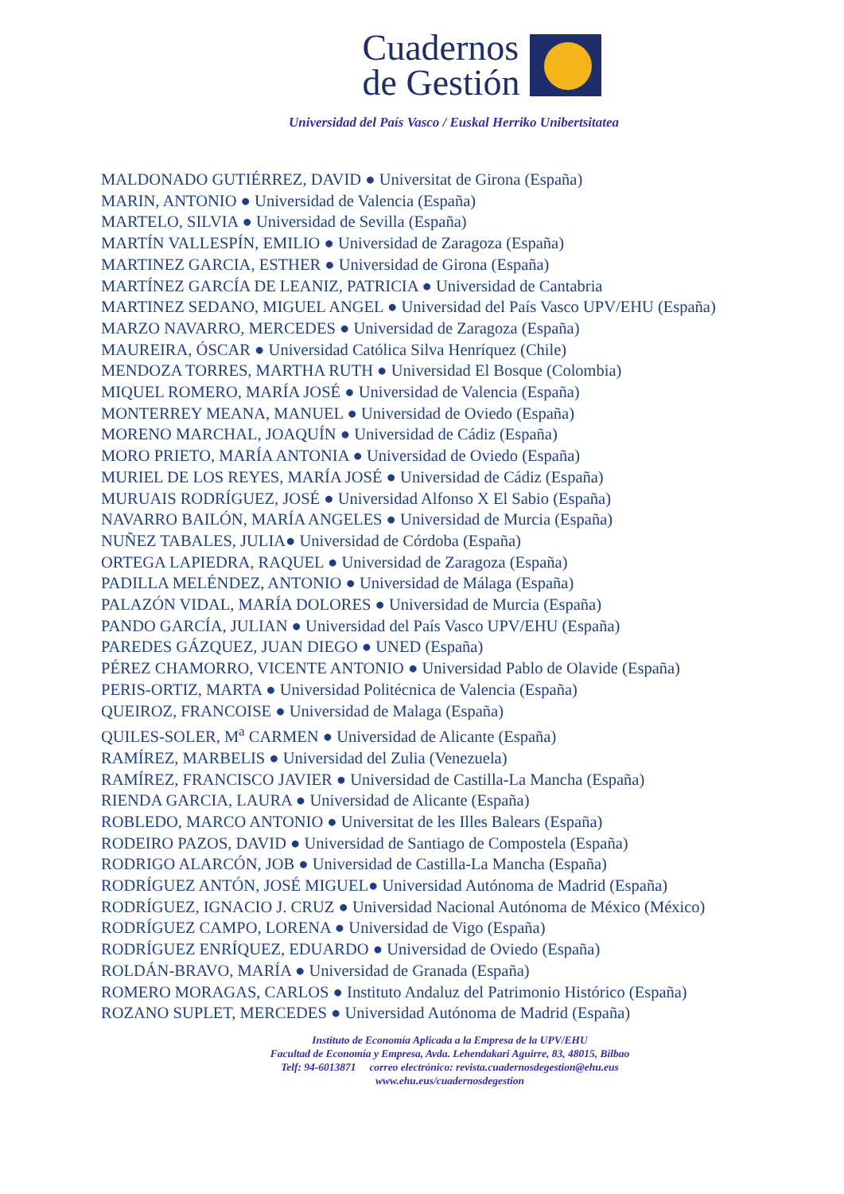Cuadernos de Gestión
Universidad del País Vasco / Euskal Herriko Unibertsitatea
MALDONADO GUTIÉRREZ, DAVID ● Universitat de Girona (España)
MARIN, ANTONIO ● Universidad de Valencia (España)
MARTELO, SILVIA ● Universidad de Sevilla (España)
MARTÍN VALLESPÍN, EMILIO ● Universidad de Zaragoza (España)
MARTINEZ GARCIA, ESTHER ● Universidad de Girona (España)
MARTÍNEZ GARCÍA DE LEANIZ, PATRICIA ● Universidad de Cantabria
MARTINEZ SEDANO, MIGUEL ANGEL ● Universidad del País Vasco UPV/EHU (España)
MARZO NAVARRO, MERCEDES ● Universidad de Zaragoza (España)
MAUREIRA, ÓSCAR ● Universidad Católica Silva Henríquez (Chile)
MENDOZA TORRES, MARTHA RUTH ● Universidad El Bosque (Colombia)
MIQUEL ROMERO, MARÍA JOSÉ ● Universidad de Valencia (España)
MONTERREY MEANA, MANUEL ● Universidad de Oviedo (España)
MORENO MARCHAL, JOAQUÍN ● Universidad de Cádiz (España)
MORO PRIETO, MARÍA ANTONIA ● Universidad de Oviedo (España)
MURIEL DE LOS REYES, MARÍA JOSÉ ● Universidad de Cádiz (España)
MURUAIS RODRÍGUEZ, JOSÉ ● Universidad Alfonso X El Sabio (España)
NAVARRO BAILÓN, MARÍA ANGELES ● Universidad de Murcia (España)
NUÑEZ TABALES, JULIA● Universidad de Córdoba (España)
ORTEGA LAPIEDRA, RAQUEL ● Universidad de Zaragoza (España)
PADILLA MELÉNDEZ, ANTONIO ● Universidad de Málaga (España)
PALAZÓN VIDAL, MARÍA DOLORES ● Universidad de Murcia (España)
PANDO GARCÍA, JULIAN ● Universidad del País Vasco UPV/EHU (España)
PAREDES GÁZQUEZ, JUAN DIEGO ● UNED (España)
PÉREZ CHAMORRO, VICENTE ANTONIO ● Universidad Pablo de Olavide (España)
PERIS-ORTIZ, MARTA ● Universidad Politécnica de Valencia (España)
QUEIROZ, FRANCOISE ● Universidad de Malaga (España)
QUILES-SOLER, M<sup>a</sup> CARMEN ● Universidad de Alicante (España)
RAMÍREZ, MARBELIS ● Universidad del Zulia (Venezuela)
RAMÍREZ, FRANCISCO JAVIER ● Universidad de Castilla-La Mancha (España)
RIENDA GARCIA, LAURA ● Universidad de Alicante (España)
ROBLEDO, MARCO ANTONIO ● Universitat de les Illes Balears (España)
RODEIRO PAZOS, DAVID ● Universidad de Santiago de Compostela (España)
RODRIGO ALARCÓN, JOB ● Universidad de Castilla-La Mancha (España)
RODRÍGUEZ ANTÓN, JOSÉ MIGUEL● Universidad Autónoma de Madrid (España)
RODRÍGUEZ, IGNACIO J. CRUZ ● Universidad Nacional Autónoma de México (México)
RODRÍGUEZ CAMPO, LORENA ● Universidad de Vigo (España)
RODRÍGUEZ ENRÍQUEZ, EDUARDO ● Universidad de Oviedo (España)
ROLDÁN-BRAVO, MARÍA ● Universidad de Granada (España)
ROMERO MORAGAS, CARLOS ● Instituto Andaluz del Patrimonio Histórico (España)
ROZANO SUPLET, MERCEDES ● Universidad Autónoma de Madrid (España)
Instituto de Economía Aplicada a la Empresa de la UPV/EHU
Facultad de Economía y Empresa, Avda. Lehendakari Aguirre, 83, 48015, Bilbao
Telf: 94-6013871 correo electrónico: revista.cuadernosdegestion@ehu.eus
www.ehu.eus/cuadernosdegestion